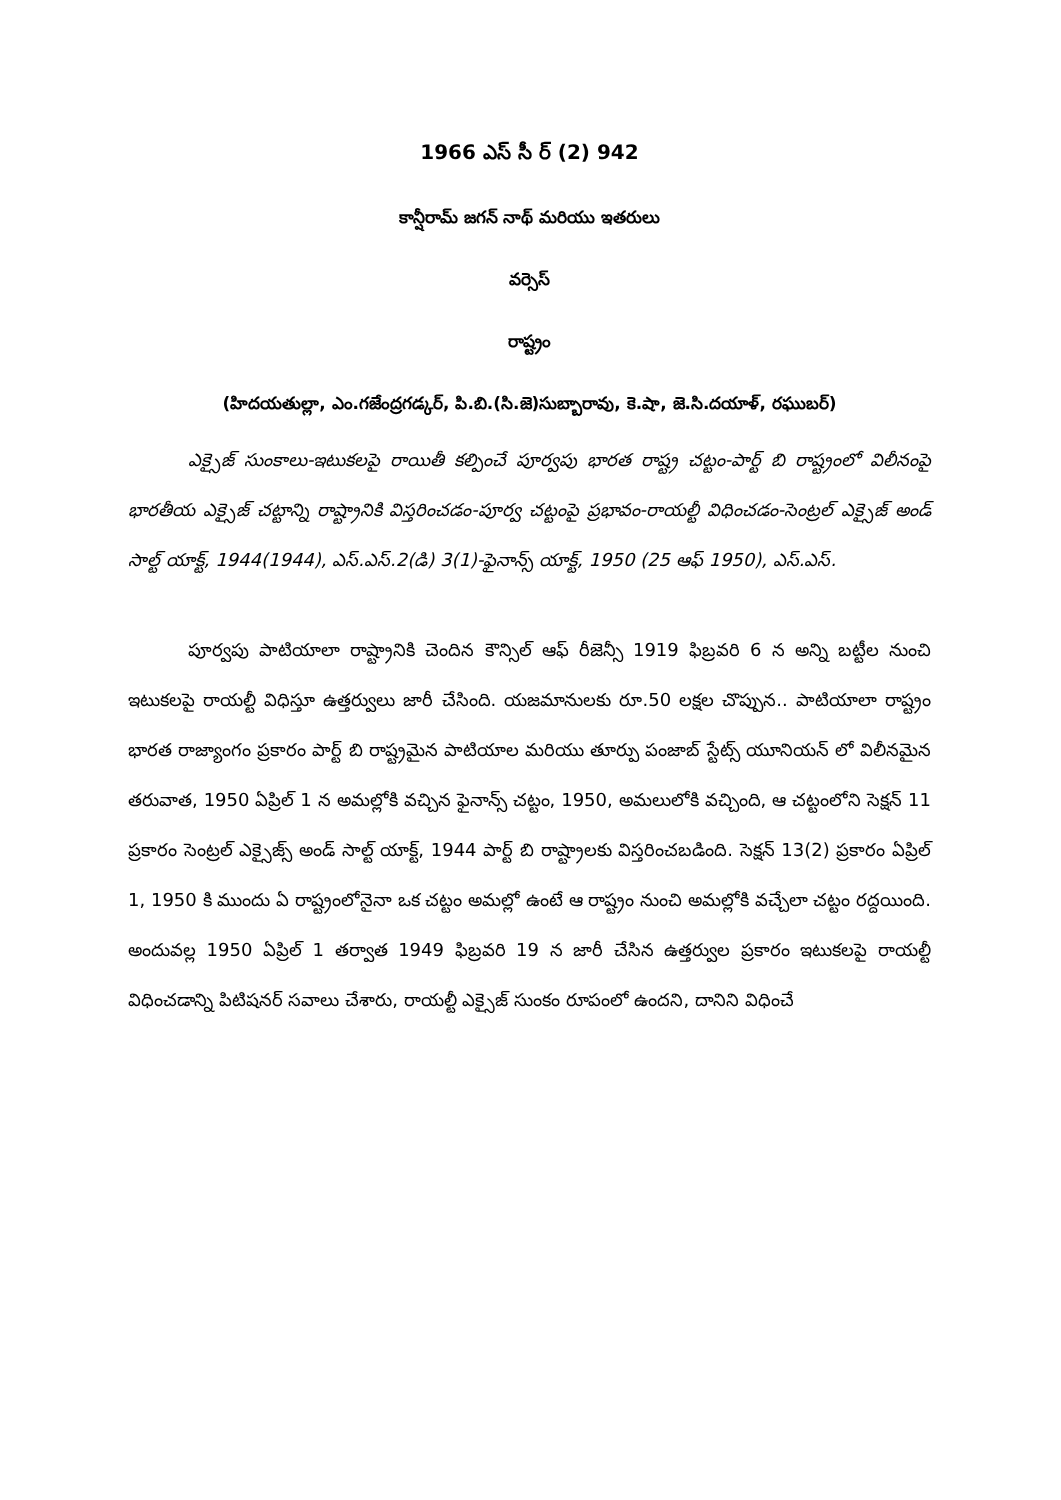1966 ఎస్ సీ ర్ (2) 942
కాన్షీరామ్ జగన్ నాథ్ మరియు ఇతరులు
వర్సెస్
రాష్ట్రం
(హిదయతుల్లా, ఎం.గజేంద్రగడ్కర్, పి.బి.(సి.జె)సుబ్బారావు, కె.షా, జె.సి.దయాళ్, రఘుబర్)
ఎక్సైజ్ సుంకాలు-ఇటుకలపై రాయితీ కల్పించే పూర్వపు భారత రాష్ట్ర చట్టం-పార్ట్ బి రాష్ట్రంలో విలీనంపై భారతీయ ఎక్సైజ్ చట్టాన్ని రాష్ట్రానికి విస్తరించడం-పూర్వ చట్టంపై ప్రభావం-రాయల్టీ విధించడం-సెంట్రల్ ఎక్సైజ్ అండ్ సాల్ట్ యాక్ట్, 1944(1944), ఎస్.ఎస్.2(డి) 3(1)-ఫైనాన్స్ యాక్ట్, 1950 (25 ఆఫ్ 1950), ఎస్.ఎస్.
పూర్వపు పాటియాలా రాష్ట్రానికి చెందిన కౌన్సిల్ ఆఫ్ రీజెన్సీ 1919 ఫిబ్రవరి 6 న అన్ని బట్టీల నుంచి ఇటుకలపై రాయల్టీ విధిస్తూ ఉత్తర్వులు జారీ చేసింది. యజమానులకు రూ.50 లక్షల చొప్పున.. పాటియాలా రాష్ట్రం భారత రాజ్యాంగం ప్రకారం పార్ట్ బి రాష్ట్రమైన పాటియాల మరియు తూర్పు పంజాబ్ స్టేట్స్ యూనియన్ లో విలీనమైన తరువాత, 1950 ఏప్రిల్ 1 న అమల్లోకి వచ్చిన ఫైనాన్స్ చట్టం, 1950, అమలులోకి వచ్చింది, ఆ చట్టంలోని సెక్షన్ 11 ప్రకారం సెంట్రల్ ఎక్సైజ్స్ అండ్ సాల్ట్ యాక్ట్, 1944 పార్ట్ బి రాష్ట్రాలకు విస్తరించబడింది. సెక్షన్ 13(2) ప్రకారం ఏప్రిల్ 1, 1950 కి ముందు ఏ రాష్ట్రంలోనైనా ఒక చట్టం అమల్లో ఉంటే ఆ రాష్ట్రం నుంచి అమల్లోకి వచ్చేలా చట్టం రద్దయింది. అందువల్ల 1950 ఏప్రిల్ 1 తర్వాత 1949 ఫిబ్రవరి 19 న జారీ చేసిన ఉత్తర్వుల ప్రకారం ఇటుకలపై రాయల్టీ విధించడాన్ని పిటిషనర్ సవాలు చేశారు, రాయల్టీ ఎక్సైజ్ సుంకం రూపంలో ఉందని, దానిని విధించే